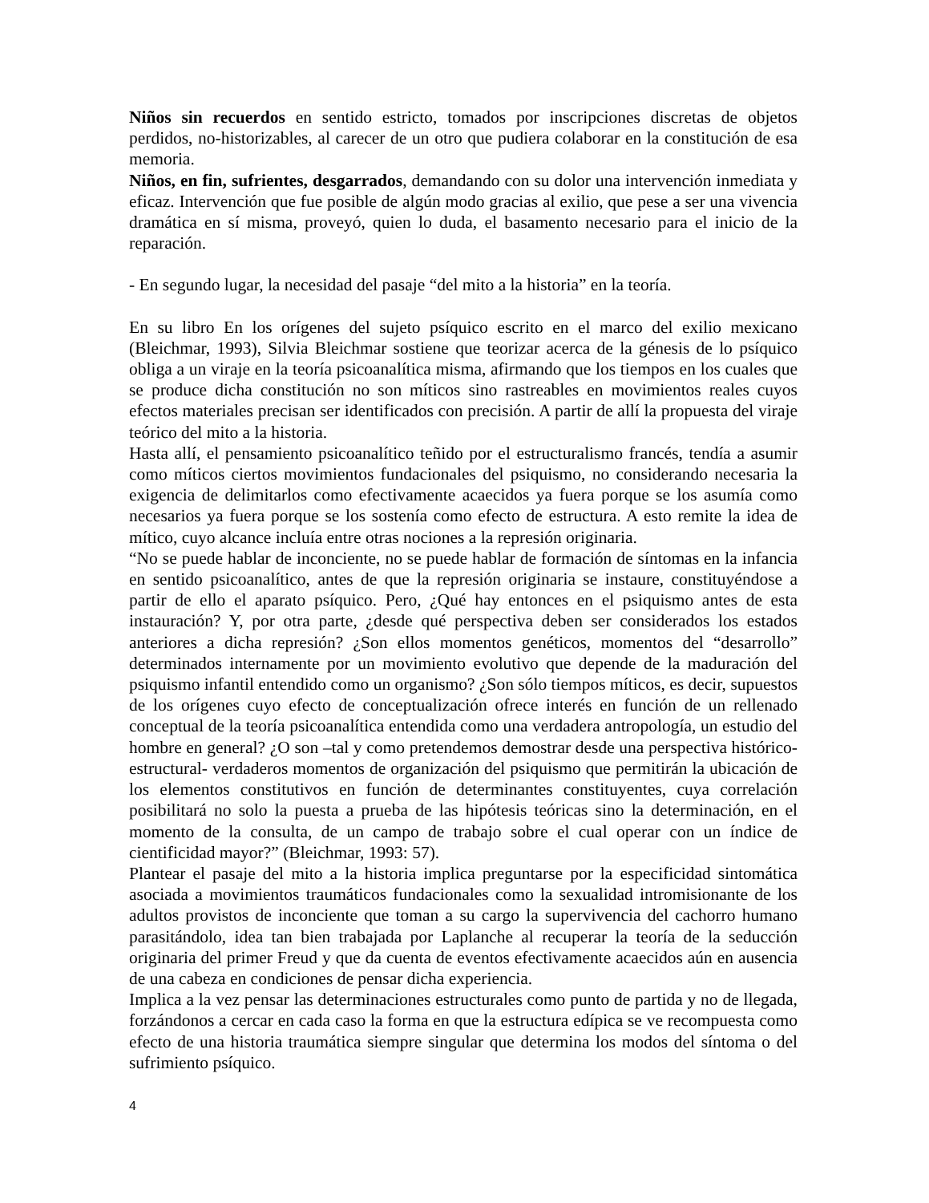Niños sin recuerdos en sentido estricto, tomados por inscripciones discretas de objetos perdidos, no-historizables, al carecer de un otro que pudiera colaborar en la constitución de esa memoria.
Niños, en fin, sufrientes, desgarrados, demandando con su dolor una intervención inmediata y eficaz. Intervención que fue posible de algún modo gracias al exilio, que pese a ser una vivencia dramática en sí misma, proveyó, quien lo duda, el basamento necesario para el inicio de la reparación.
- En segundo lugar, la necesidad del pasaje “del mito a la historia” en la teoría.
En su libro En los orígenes del sujeto psíquico escrito en el marco del exilio mexicano (Bleichmar, 1993), Silvia Bleichmar sostiene que teorizar acerca de la génesis de lo psíquico obliga a un viraje en la teoría psicoanalítica misma, afirmando que los tiempos en los cuales que se produce dicha constitución no son míticos sino rastreables en movimientos reales cuyos efectos materiales precisan ser identificados con precisión. A partir de allí la propuesta del viraje teórico del mito a la historia.
Hasta allí, el pensamiento psicoanalítico teñido por el estructuralismo francés, tendía a asumir como míticos ciertos movimientos fundacionales del psiquismo, no considerando necesaria la exigencia de delimitarlos como efectivamente acaecidos ya fuera porque se los asumía como necesarios ya fuera porque se los sostenía como efecto de estructura. A esto remite la idea de mítico, cuyo alcance incluía entre otras nociones a la represión originaria.
“No se puede hablar de inconciente, no se puede hablar de formación de síntomas en la infancia en sentido psicoanalítico, antes de que la represión originaria se instaure, constituyéndose a partir de ello el aparato psíquico. Pero, ¿Qué hay entonces en el psiquismo antes de esta instauración? Y, por otra parte, ¿desde qué perspectiva deben ser considerados los estados anteriores a dicha represión? ¿Son ellos momentos genéticos, momentos del “desarrollo” determinados internamente por un movimiento evolutivo que depende de la maduración del psiquismo infantil entendido como un organismo? ¿Son sólo tiempos míticos, es decir, supuestos de los orígenes cuyo efecto de conceptualización ofrece interés en función de un rellenado conceptual de la teoría psicoanalítica entendida como una verdadera antropología, un estudio del hombre en general? ¿O son –tal y como pretendemos demostrar desde una perspectiva histórico-estructural- verdaderos momentos de organización del psiquismo que permitirán la ubicación de los elementos constitutivos en función de determinantes constituyentes, cuya correlación posibilitará no solo la puesta a prueba de las hipótesis teóricas sino la determinación, en el momento de la consulta, de un campo de trabajo sobre el cual operar con un índice de cientificidad mayor?” (Bleichmar, 1993: 57).
Plantear el pasaje del mito a la historia implica preguntarse por la especificidad sintomática asociada a movimientos traumáticos fundacionales como la sexualidad intromisionante de los adultos provistos de inconciente que toman a su cargo la supervivencia del cachorro humano parasitándolo, idea tan bien trabajada por Laplanche al recuperar la teoría de la seducción originaria del primer Freud y que da cuenta de eventos efectivamente acaecidos aún en ausencia de una cabeza en condiciones de pensar dicha experiencia.
Implica a la vez pensar las determinaciones estructurales como punto de partida y no de llegada, forzándonos a cercar en cada caso la forma en que la estructura edípica se ve recompuesta como efecto de una historia traumática siempre singular que determina los modos del síntoma o del sufrimiento psíquico.
4